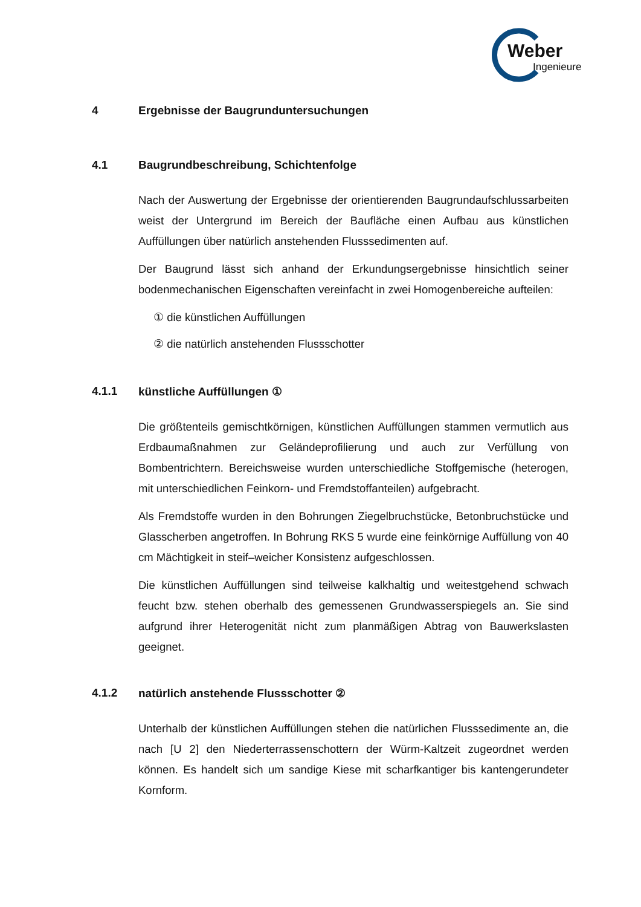Weber
Ingenieure
4 Ergebnisse der Baugrunduntersuchungen
4.1 Baugrundbeschreibung, Schichtenfolge
Nach der Auswertung der Ergebnisse der orientierenden Baugrundaufschlussar­beiten weist der Untergrund im Bereich der Baufläche einen Aufbau aus künstli­chen Auffüllungen über natürlich anstehenden Flusssedimenten auf.
Der Baugrund lässt sich anhand der Erkundungsergebnisse hinsichtlich seiner bodenmechanischen Eigenschaften vereinfacht in zwei Homogenbereiche auftei­len:
① die künstlichen Auffüllungen
② die natürlich anstehenden Flussschotter
4.1.1 künstliche Auffüllungen ①
Die größtenteils gemischtkörnigen, künstlichen Auffüllungen stammen vermutlich aus Erdbaumaßnahmen zur Geländeprofilierung und auch zur Verfüllung von Bombentrichtern. Bereichsweise wurden unterschiedliche Stoffgemische (hetero­gen, mit unterschiedlichen Feinkorn- und Fremdstoffanteilen) aufgebracht.
Als Fremdstoffe wurden in den Bohrungen Ziegelbruchstücke, Betonbruchstücke und Glasscherben angetroffen. In Bohrung RKS 5 wurde eine feinkörnige Auffül­lung von 40 cm Mächtigkeit in steif–weicher Konsistenz aufgeschlossen.
Die künstlichen Auffüllungen sind teilweise kalkhaltig und weitestgehend schwach feucht bzw. stehen oberhalb des gemessenen Grundwasserspiegels an. Sie sind aufgrund ihrer Heterogenität nicht zum planmäßigen Abtrag von Bauwerkslasten geeignet.
4.1.2 natürlich anstehende Flussschotter ②
Unterhalb der künstlichen Auffüllungen stehen die natürlichen Flusssedimente an, die nach [U 2] den Niederterrassenschottern der Würm-Kaltzeit zugeordnet werden können. Es handelt sich um sandige Kiese mit scharfkantiger bis kanten­gerundeter Kornform.